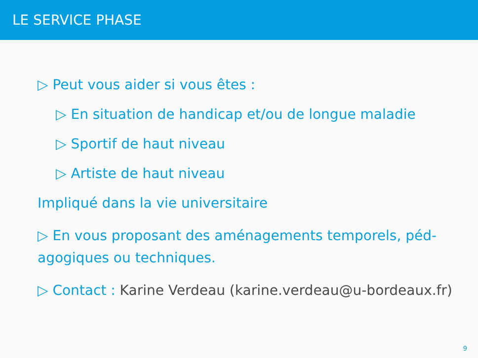LE SERVICE PHASE
▷ Peut vous aider si vous êtes :
▷ En situation de handicap et/ou de longue maladie
▷ Sportif de haut niveau
▷ Artiste de haut niveau
Impliqué dans la vie universitaire
▷ En vous proposant des aménagements temporels, péd- agogiques ou techniques.
▷ Contact : Karine Verdeau (karine.verdeau@u-bordeaux.fr)
9